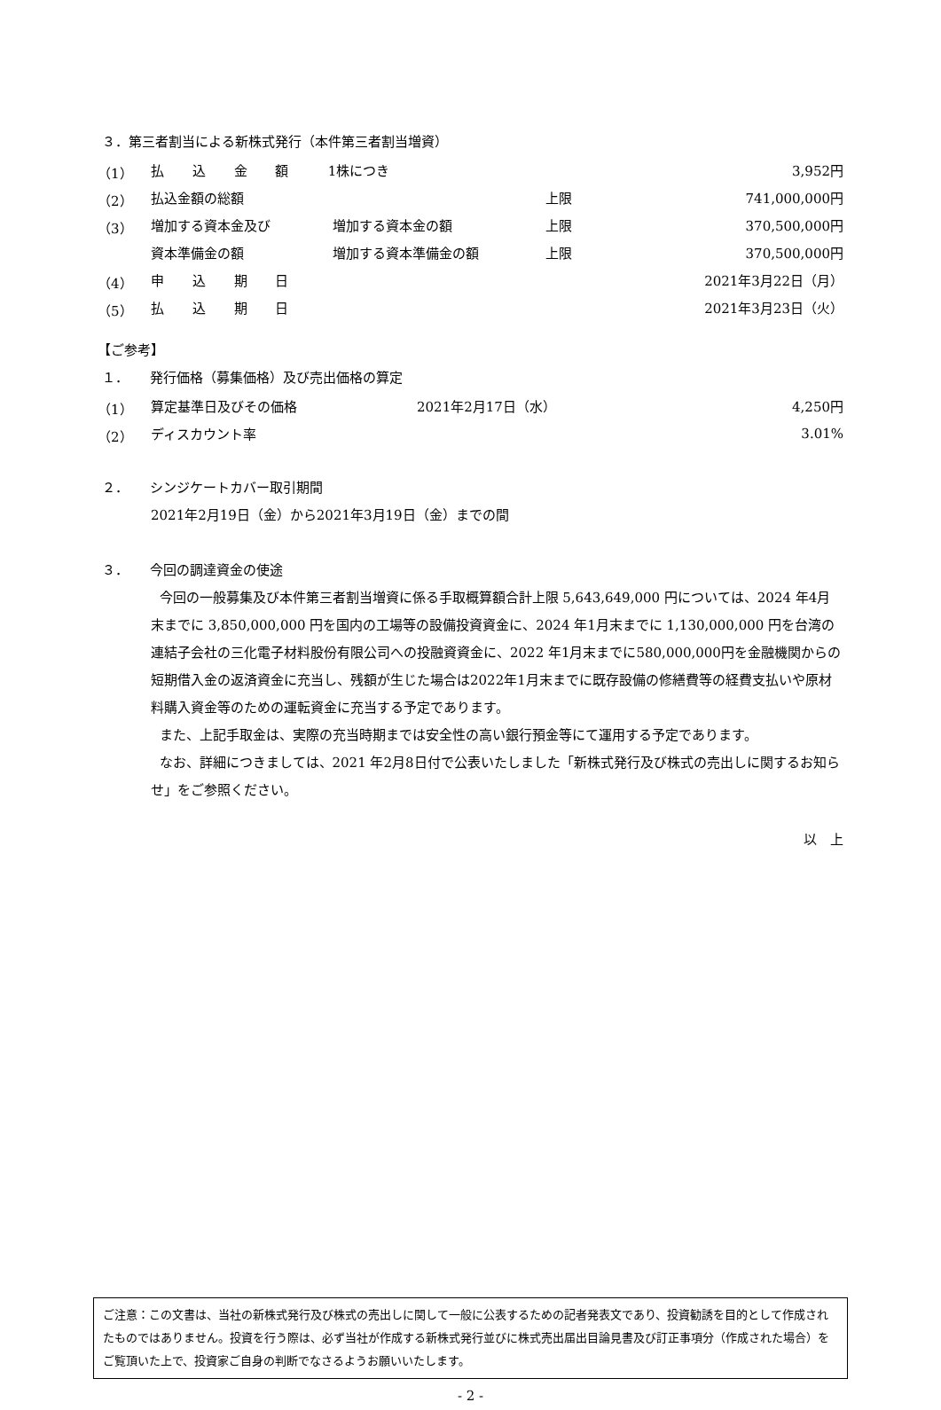３．第三者割当による新株式発行（本件第三者割当増資）
| （1） | 払 込 金 額 | 1株につき | | 3,952円 |
| （2） | 払込金額の総額 | | 上限 | 741,000,000円 |
| （3） | 増加する資本金及び | 増加する資本金の額 | 上限 | 370,500,000円 |
| | 資本準備金の額 | 増加する資本準備金の額 | 上限 | 370,500,000円 |
| （4） | 申 込 期 日 | | | 2021年3月22日（月） |
| （5） | 払 込 期 日 | | | 2021年3月23日（火） |
【ご参考】
１． 発行価格（募集価格）及び売出価格の算定
| （1） | 算定基準日及びその価格 | 2021年2月17日（水） | 4,250円 |
| （2） | ディスカウント率 | | 3.01% |
２． シンジケートカバー取引期間
2021年2月19日（金）から2021年3月19日（金）までの間
３． 今回の調達資金の使途
今回の一般募集及び本件第三者割当増資に係る手取概算額合計上限 5,643,649,000 円については、2024 年4月末までに 3,850,000,000 円を国内の工場等の設備投資資金に、2024 年1月末までに 1,130,000,000 円を台湾の連結子会社の三化電子材料股份有限公司への投融資資金に、2022 年1月末までに580,000,000円を金融機関からの短期借入金の返済資金に充当し、残額が生じた場合は2022年1月末までに既存設備の修繕費等の経費支払いや原材料購入資金等のための運転資金に充当する予定であります。
また、上記手取金は、実際の充当時期までは安全性の高い銀行預金等にて運用する予定であります。
なお、詳細につきましては、2021 年2月8日付で公表いたしました「新株式発行及び株式の売出しに関するお知らせ」をご参照ください。
以　上
ご注意：この文書は、当社の新株式発行及び株式の売出しに関して一般に公表するための記者発表文であり、投資勧誘を目的として作成されたものではありません。投資を行う際は、必ず当社が作成する新株式発行並びに株式売出届出目論見書及び訂正事項分（作成された場合）をご覧頂いた上で、投資家ご自身の判断でなさるようお願いいたします。
- 2 -